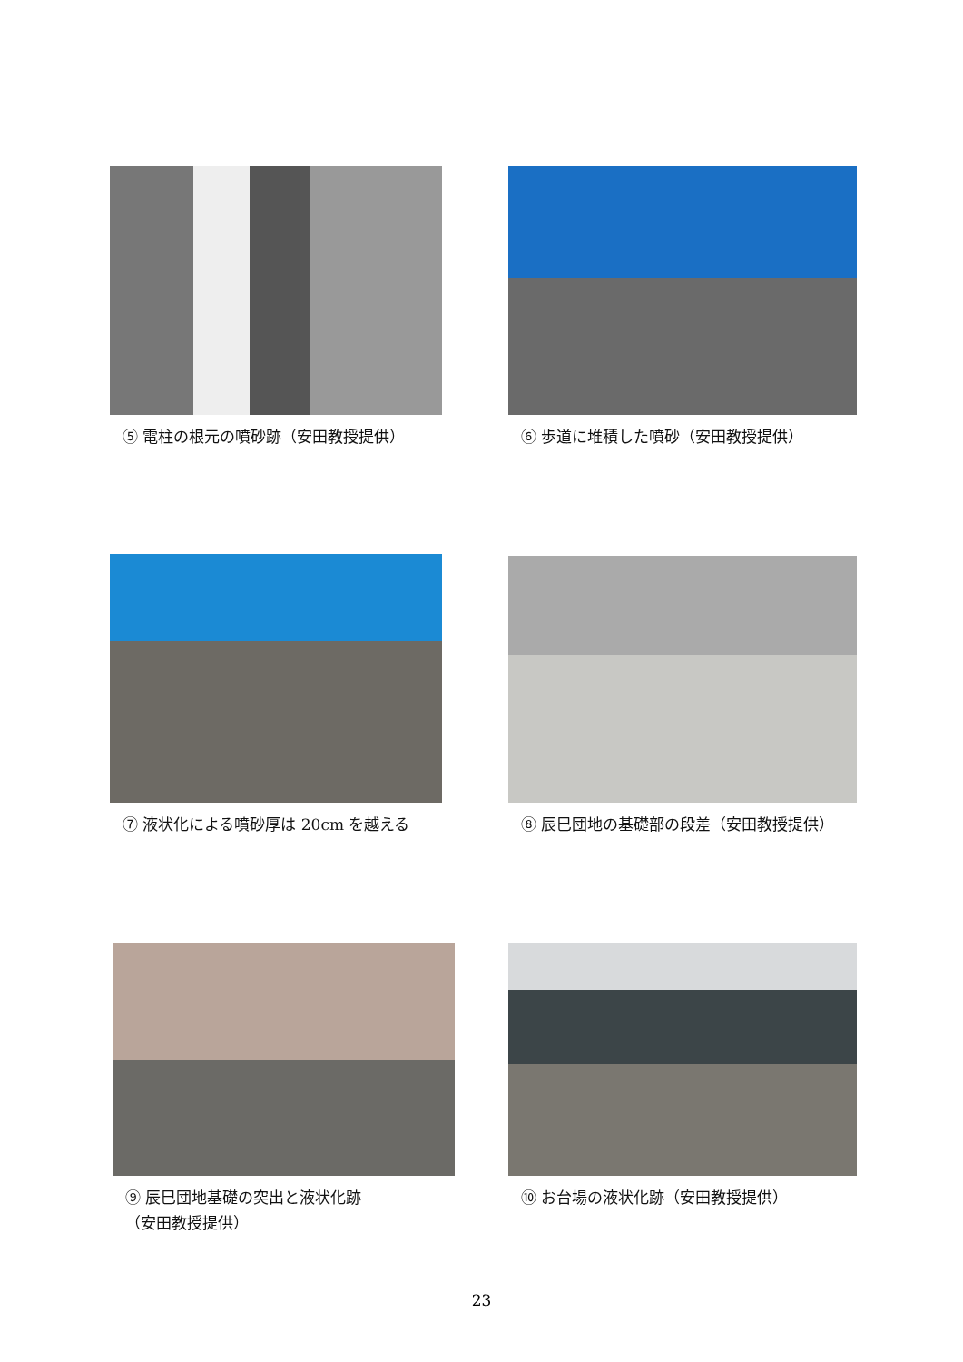⑤ 電柱の根元の噴砂跡（安田教授提供） ⑥ 歩道に堆積した噴砂（安田教授提供）
⑦ 液状化による噴砂厚は 20cm を越える ⑧ 辰巳団地の基礎部の段差（安田教授提供）
⑨ 辰巳団地基礎の突出と液状化跡
（安田教授提供）
⑩ お台場の液状化跡（安田教授提供）
23